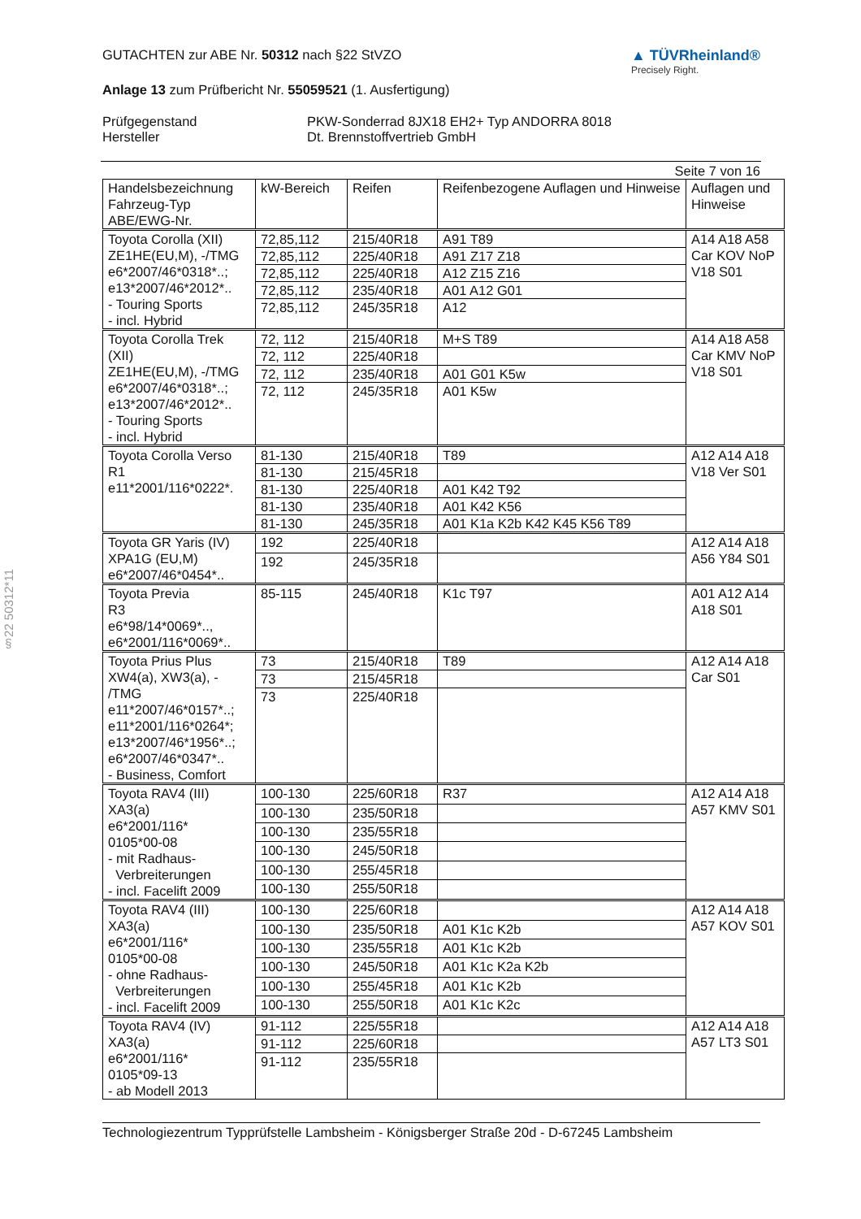§22 50312*11
GUTACHTEN zur ABE Nr. 50312 nach §22 StVZO
Anlage 13 zum Prüfbericht Nr. 55059521 (1. Ausfertigung)
▲ TÜVRheinland®
Precisely Right.
Prüfgegenstand PKW-Sonderrad 8JX18 EH2+ Typ ANDORRA 8018 Hersteller Dt. Brennstoffvertrieb GmbH
Seite 7 von 16
| Handelsbezeichnung Fahrzeug-Typ ABE/EWG-Nr. | kW-Bereich | Reifen | Reifenbezogene Auflagen und Hinweise | Auflagen und Hinweise |
| --- | --- | --- | --- | --- |
| Toyota Corolla (XII) ZE1HE(EU,M), -/TMG e6*2007/46*0318*..; e13*2007/46*2012*.. - Touring Sports - incl. Hybrid | 72,85,112 | 215/40R18 | A91 T89 | A14 A18 A58 Car KOV NoP V18 S01 |
| | 72,85,112 | 225/40R18 | A91 Z17 Z18 | |
| | 72,85,112 | 225/40R18 | A12 Z15 Z16 | |
| | 72,85,112 | 235/40R18 | A01 A12 G01 | |
| | 72,85,112 | 245/35R18 | A12 | |
| Toyota Corolla Trek (XII) ZE1HE(EU,M), -/TMG e6*2007/46*0318*..; e13*2007/46*2012*.. - Touring Sports - incl. Hybrid | 72, 112 | 215/40R18 | M+S T89 | A14 A18 A58 Car KMV NoP V18 S01 |
| | 72, 112 | 225/40R18 | | |
| | 72, 112 | 235/40R18 | A01 G01 K5w | |
| | 72, 112 | 245/35R18 | A01 K5w | |
| Toyota Corolla Verso R1 e11*2001/116*0222*. | 81-130 | 215/40R18 | T89 | A12 A14 A18 V18 Ver S01 |
| | 81-130 | 215/45R18 | | |
| | 81-130 | 225/40R18 | A01 K42 T92 | |
| | 81-130 | 235/40R18 | A01 K42 K56 | |
| | 81-130 | 245/35R18 | A01 K1a K2b K42 K45 K56 T89 | |
| Toyota GR Yaris (IV) XPA1G (EU,M) e6*2007/46*0454*.. | 192 | 225/40R18 | | A12 A14 A18 A56 Y84 S01 |
| | 192 | 245/35R18 | | |
| Toyota Previa R3 e6*98/14*0069*.., e6*2001/116*0069*.. | 85-115 | 245/40R18 | K1c T97 | A01 A12 A14 A18 S01 |
| Toyota Prius Plus XW4(a), XW3(a), - /TMG e11*2007/46*0157*..; e11*2001/116*0264*; e13*2007/46*1956*..; e6*2007/46*0347*.. - Business, Comfort | 73 | 215/40R18 | T89 | A12 A14 A18 Car S01 |
| | 73 | 215/45R18 | | |
| | 73 | 225/40R18 | | |
| Toyota RAV4 (III) XA3(a) e6*2001/116* 0105*00-08 - mit Radhaus- Verbreiterungen - incl. Facelift 2009 | 100-130 | 225/60R18 | R37 | A12 A14 A18 A57 KMV S01 |
| | 100-130 | 235/50R18 | | |
| | 100-130 | 235/55R18 | | |
| | 100-130 | 245/50R18 | | |
| | 100-130 | 255/45R18 | | |
| | 100-130 | 255/50R18 | | |
| Toyota RAV4 (III) XA3(a) e6*2001/116* 0105*00-08 - ohne Radhaus- Verbreiterungen - incl. Facelift 2009 | 100-130 | 225/60R18 | | A12 A14 A18 A57 KOV S01 |
| | 100-130 | 235/50R18 | A01 K1c K2b | |
| | 100-130 | 235/55R18 | A01 K1c K2b | |
| | 100-130 | 245/50R18 | A01 K1c K2a K2b | |
| | 100-130 | 255/45R18 | A01 K1c K2b | |
| | 100-130 | 255/50R18 | A01 K1c K2c | |
| Toyota RAV4 (IV) XA3(a) e6*2001/116* 0105*09-13 - ab Modell 2013 | 91-112 | 225/55R18 | | A12 A14 A18 A57 LT3 S01 |
| | 91-112 | 225/60R18 | | |
| | 91-112 | 235/55R18 | | |
Technologiezentrum Typprüfstelle Lambsheim - Königsberger Straße 20d - D-67245 Lambsheim